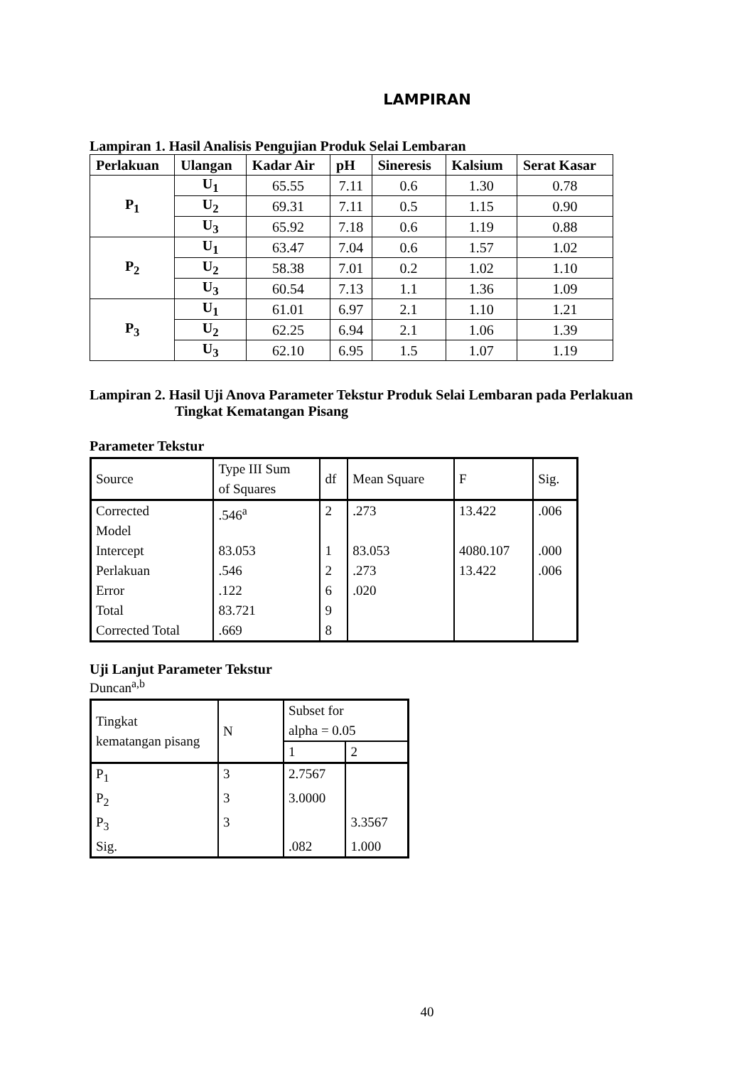LAMPIRAN
Lampiran 1. Hasil Analisis Pengujian Produk Selai Lembaran
| Perlakuan | Ulangan | Kadar Air | pH | Sineresis | Kalsium | Serat Kasar |
| --- | --- | --- | --- | --- | --- | --- |
| P<sub>1</sub> | U<sub>1</sub> | 65.55 | 7.11 | 0.6 | 1.30 | 0.78 |
| | U<sub>2</sub> | 69.31 | 7.11 | 0.5 | 1.15 | 0.90 |
| | U<sub>3</sub> | 65.92 | 7.18 | 0.6 | 1.19 | 0.88 |
| P<sub>2</sub> | U<sub>1</sub> | 63.47 | 7.04 | 0.6 | 1.57 | 1.02 |
| | U<sub>2</sub> | 58.38 | 7.01 | 0.2 | 1.02 | 1.10 |
| | U<sub>3</sub> | 60.54 | 7.13 | 1.1 | 1.36 | 1.09 |
| P<sub>3</sub> | U<sub>1</sub> | 61.01 | 6.97 | 2.1 | 1.10 | 1.21 |
| | U<sub>2</sub> | 62.25 | 6.94 | 2.1 | 1.06 | 1.39 |
| | U<sub>3</sub> | 62.10 | 6.95 | 1.5 | 1.07 | 1.19 |
Lampiran 2. Hasil Uji Anova Parameter Tekstur Produk Selai Lembaran pada Perlakuan
Tingkat Kematangan Pisang
Parameter Tekstur
| Source | Type III Sum of Squares | df | Mean Square | F | Sig. |
| --- | --- | --- | --- | --- | --- |
| Corrected Model | .546<sup>a</sup> | 2 | .273 | 13.422 | .006 |
| Intercept | 83.053 | 1 | 83.053 | 4080.107 | .000 |
| Perlakuan | .546 | 2 | .273 | 13.422 | .006 |
| Error | .122 | 6 | .020 | | |
| Total | 83.721 | 9 | | | |
| Corrected Total | .669 | 8 | | | |
Uji Lanjut Parameter Tekstur
Duncan<sup>a,b</sup>
| Tingkat kematangan pisang | N | Subset for alpha = 0.05 | |
| --- | --- | --- | --- |
| | | 1 | 2 |
| P<sub>1</sub> | 3 | 2.7567 | |
| P<sub>2</sub> | 3 | 3.0000 | |
| P<sub>3</sub> | 3 | | 3.3567 |
| Sig. | | .082 | 1.000 |
40